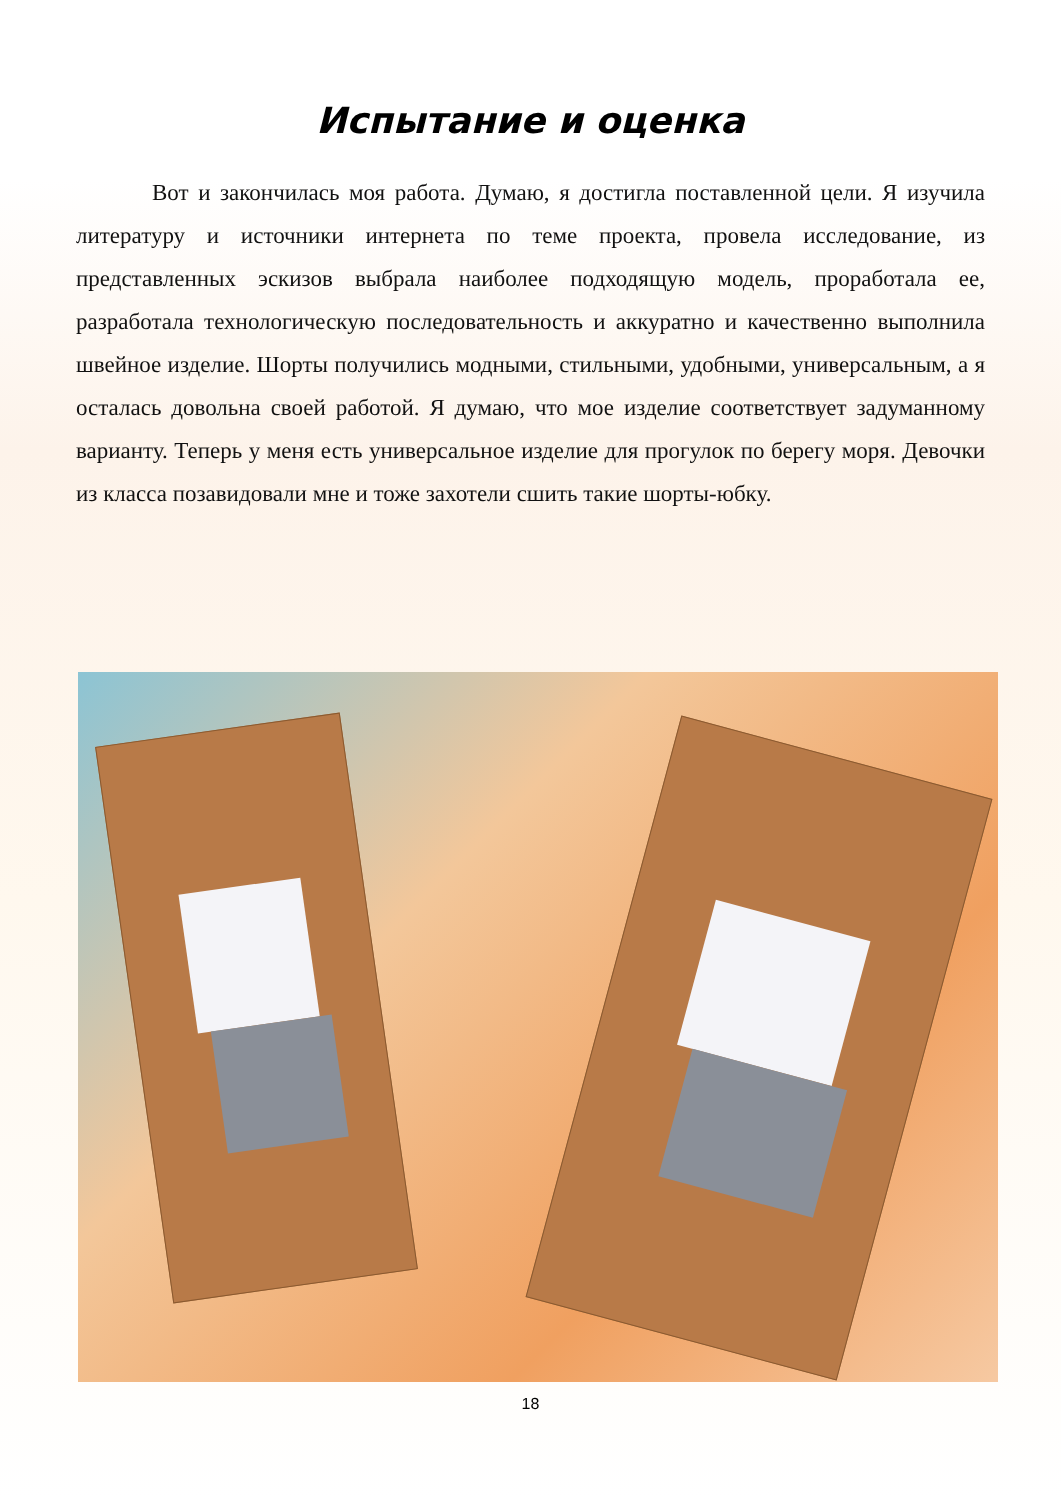Испытание и оценка
Вот и закончилась моя работа. Думаю, я достигла поставленной цели. Я изучила литературу и источники интернета по теме проекта, провела исследование, из представленных эскизов выбрала наиболее подходящую модель, проработала ее, разработала технологическую последовательность и аккуратно и качественно выполнила швейное изделие. Шорты получились модными, стильными, удобными, универсальным, а я осталась довольна своей работой. Я думаю, что мое изделие соответствует задуманному варианту. Теперь у меня есть универсальное изделие для прогулок по берегу моря. Девочки из класса позавидовали мне и тоже захотели сшить такие шорты-юбку.
18